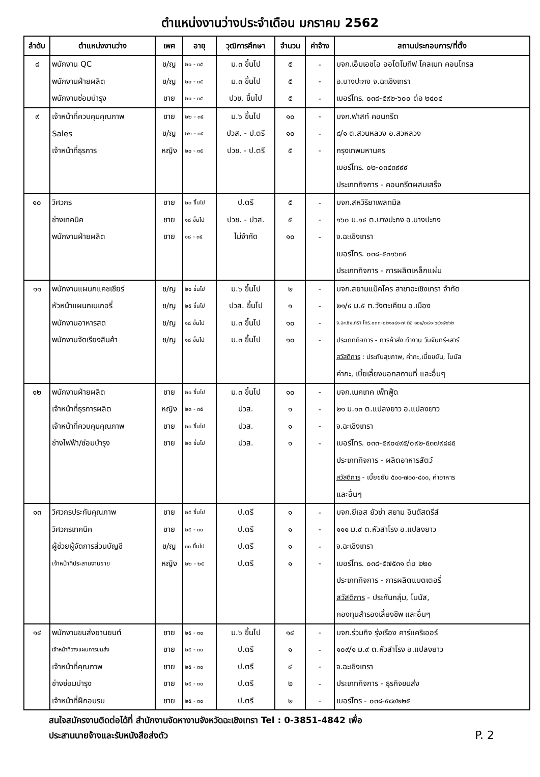ตำแหน่งงานว่างประจำเดือน มกราคม 2562
| ลำดับ | ตำแหน่งงานว่าง | เพศ | อายุ | วุฒิการศึกษา | จำนวน | ค่าจ้าง | สถานประกอบการ/ที่ตั้ง |
| --- | --- | --- | --- | --- | --- | --- | --- |
| ๘ | พนักงาน QC | ช/ญ | ๒๐ - ๓๕ | ม.๓ ขึ้นไป | ๕ | - | บจก.เอ็มเอชไอ ออโตโมทีฟ โคลเมท คอนโทรล |
| | พนักงานฝ่ายผลิต | ช/ญ | ๒๐ - ๓๕ | ม.๓ ขึ้นไป | ๕ | - | อ.บางปะกง จ.ฉะเชิงเทรา |
| | พนักงานซ่อมบำรุง | ชาย | ๒๐ - ๓๕ | ปวช. ขึ้นไป | ๕ | - | เบอร์โทร. ๐๓๘-๕๙๒-๖๐๐ ต่อ ๒๔๐๔ |
| ๙ | เจ้าหน้าที่ควบคุมคุณภาพ | ชาย | ๒๒ - ๓๕ | ม.๖ ขึ้นไป | ๑๐ | - | บจก.ฟาสท์ คอนกรีต |
| | Sales | ช/ญ | ๒๒ - ๓๕ | ปวส. - ป.ตรี | ๑๐ | - | ๘/๑ ต.สวนหลวง อ.สวหลวง |
| | เจ้าหน้าที่ธุรการ | หญิง | ๒๐ - ๓๕ | ปวช. - ป.ตรี | ๕ | - | กรุงเทพมหานคร |
| | | | | | | | เบอร์โทร. ๐๒-๐๓๔๓๙๙๙ |
| | | | | | | | ประเภทกิจการ - คอนกรีตผสมเสร็จ |
| ๑๐ | วิศวกร | ชาย | ๒๓ ขึ้นไป | ป.ตรี | ๕ | - | บจก.สหวิริยาเพลทมิล |
| | ช่างเทคนิค | ชาย | ๑๘ ขึ้นไป | ปวช. - ปวส. | ๕ | - | ๑๖๐ ม.๑๔ ต.บางปะกง อ.บางปะกง |
| | พนักงานฝ่ายผลิต | ชาย | ๑๘ - ๓๕ | ไม่จำกัด | ๑๐ | - | จ.ฉะเชิงเทรา |
| | | | | | | | เบอร์โทร. ๐๓๘-๕๓๑๖๓๕ |
| | | | | | | | ประเภทกิจการ - การผลิตเหล็กแผ่น |
| ๑๑ | พนักงานแผนกแคชเชียร์ | ช/ญ | ๒๐ ขึ้นไป | ม.๖ ขึ้นไป | ๒ | - | บจก.สยามแม็คโคร สาขาฉะเชิงเทรา จำกัด |
| | หัวหน้าแผนกเบเกอรี่ | ช/ญ | ๒๕ ขึ้นไป | ปวส. ขึ้นไป | ๑ | - | ๒๑/๔ ม.๕ ต.วังตะเคียน อ.เมือง |
| | พนักงานอาหารสด | ช/ญ | ๑๘ ขึ้นไป | ม.๓ ขึ้นไป | ๑๐ | - | จ.ฉะเชิงเทรา โทร.๐๓๓-๐๒๑๐๔๑-๗ ต่อ ๑๐๔/๐๘๑-๖๔๑๘๒๖๒ |
| | พนักงานจัดเรียงสินค้า | ช/ญ | ๑๘ ขึ้นไป | ม.๓ ขึ้นไป | ๑๐ | - | ประเภทกิจการ - การค้าส่ง ทำงาน วันจันทร์-เสาร์ |
| | | | | | | | สวัสดิการ : ประกันสุขภาพ, ค่ากะ,เบี้ยขยัน, โบนัส |
| | | | | | | | ค่ากะ, เบี้ยเลี้ยงนอกสถานที่ และอื่นๆ |
| ๑๒ | พนักงานฝ่ายผลิต | ชาย | ๒๐ ขึ้นไป | ม.๓ ขึ้นไป | ๑๐ | - | บจก.เนคเทค เพ็ทฟู๊ด |
| | เจ้าหน้าที่ธุรการผลิต | หญิง | ๒๓ - ๓๕ | ปวส. | ๑ | - | ๒๑ ม.๑๓ ต.แปลงยาว อ.แปลงยาว |
| | เจ้าหน้าที่ควบคุมคุณภาพ | ชาย | ๒๓ ขึ้นไป | ปวส. | ๑ | - | จ.ฉะเชิงเทรา |
| | ช่างไฟฟ้า/ซ่อมบำรุง | ชาย | ๒๓ ขึ้นไป | ปวส. | ๑ | - | เบอร์โทร. ๐๓๓-๕๙๐๔๙๕/๐๙๒-๕๓๗๙๘๘๕ |
| | | | | | | | ประเภทกิจการ - ผลิตอาหารสัตว์ |
| | | | | | | | สวัสดิการ - เบี้ยขยัน ๕๐๐-๗๐๐-๘๐๐, ค่าอาหาร |
| | | | | | | | และอื่นๆ |
| ๑๓ | วิศวกรประกันคุณภาพ | ชาย | ๒๕ ขึ้นไป | ป.ตรี | ๑ | - | บจก.ยีเอส ยัวซ่า สยาม อินดัสตรีส์ |
| | วิศวกรเทคนิค | ชาย | ๒๕ - ๓๐ | ป.ตรี | ๑ | - | ๑๑๑ ม.๙ ต.หัวสำโรง อ.แปลงยาว |
| | ผู้ช่วยผู้จัดการส่วนบัญชี | ช/ญ | ๓๐ ขึ้นไป | ป.ตรี | ๑ | - | จ.ฉะเชิงเทรา |
| | เจ้าหน้าที่ประสานงานขาย | หญิง | ๒๒ - ๒๕ | ป.ตรี | ๑ | - | เบอร์โทร. ๐๓๘-๕๗๕๓๑ ต่อ ๒๒๐ |
| | | | | | | | ประเภทกิจการ - การผลิตแบตเตอรี่ |
| | | | | | | | สวัสดิการ - ประกันกลุ่ม, โบนัส, |
| | | | | | | | กองทุนสำรองเลี้ยงชีพ และอื่นๆ |
| ๑๔ | พนักงานขนส่งยานยนต์ | ชาย | ๒๕ - ๓๐ | ม.๖ ขึ้นไป | ๑๔ | - | บจก.ร่วมกิจ รุ่งเรือง คาร์แคริเออร์ |
| | เจ้าหน้าที่วางแผนการขนส่ง | ชาย | ๒๕ - ๓๐ | ป.ตรี | ๑ | - | ๑๐๙/๑ ม.๙ ต.หัวสำโรง อ.แปลงยาว |
| | เจ้าหน้าที่คุณภาพ | ชาย | ๒๕ - ๓๐ | ป.ตรี | ๔ | - | จ.ฉะเชิงเทรา |
| | ช่างซ่อมบำรุง | ชาย | ๒๕ - ๓๐ | ป.ตรี | ๒ | - | ประเภทกิจการ - ธุรกิจขนส่ง |
| | เจ้าหน้าที่ฝึกอบรม | ชาย | ๒๕ - ๓๐ | ป.ตรี | ๒ | - | เบอร์โทร - ๐๓๘-๕๘๙๒๒๕ |
สนใจสมัครงานติดต่อได้ที่ สำนักงานจัดหางานจังหวัดฉะเชิงเทรา Tel : 0-3851-4842 เพื่อ
ประสานนายจ้างและรับหนังสือส่งตัว P. 2